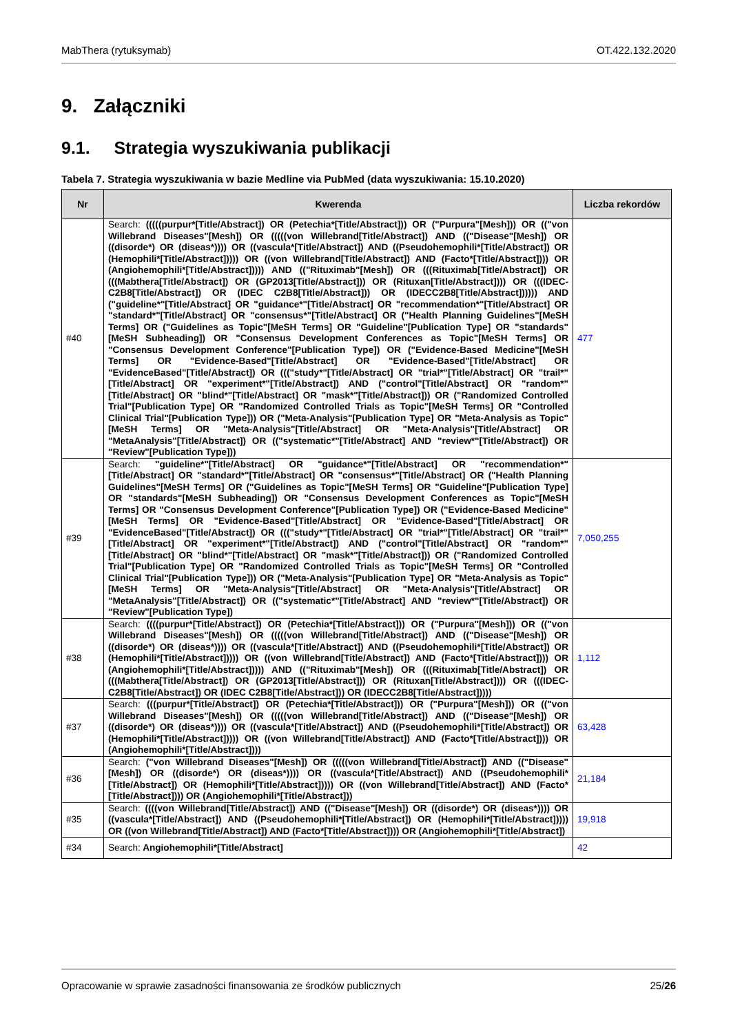MabThera (rytuksymab) OT.422.132.2020
9. Załączniki
9.1. Strategia wyszukiwania publikacji
Tabela 7. Strategia wyszukiwania w bazie Medline via PubMed (data wyszukiwania: 15.10.2020)
| Nr | Kwerenda | Liczba rekordów |
| --- | --- | --- |
| #40 | Search: (((((purpur*[Title/Abstract]) OR (Petechia*[Title/Abstract])) OR ("Purpura"[Mesh])) OR (("von Willebrand Diseases"[Mesh]) OR (((((von Willebrand[Title/Abstract]) AND (("Disease"[Mesh]) OR ((disorde*) OR (diseas*)))) OR ((vascula*[Title/Abstract]) AND ((Pseudohemophili*[Title/Abstract]) OR (Hemophili*[Title/Abstract])))) OR ((von Willebrand[Title/Abstract]) AND (Facto*[Title/Abstract]))) OR (Angiohemophili*[Title/Abstract])))) AND (("Rituximab"[Mesh]) OR (((Rituximab[Title/Abstract]) OR (((Mabthera[Title/Abstract]) OR (GP2013[Title/Abstract])) OR (Rituxan[Title/Abstract]))) OR (((IDEC-C2B8[Title/Abstract]) OR (IDEC C2B8[Title/Abstract])) OR (IDECC2B8[Title/Abstract]))))) AND ("guideline*"[Title/Abstract] OR "guidance*"[Title/Abstract] OR "recommendation*"[Title/Abstract] OR "standard*"[Title/Abstract] OR "consensus*"[Title/Abstract] OR ("Health Planning Guidelines"[MeSH Terms] OR ("Guidelines as Topic"[MeSH Terms] OR "Guideline"[Publication Type] OR "standards"[MeSH Subheading]) OR "Consensus Development Conferences as Topic"[MeSH Terms] OR "Consensus Development Conference"[Publication Type]) OR ("Evidence-Based Medicine"[MeSH Terms] OR "Evidence-Based"[Title/Abstract] OR "Evidence-Based"[Title/Abstract] OR "EvidenceBased"[Title/Abstract]) OR ((("study*"[Title/Abstract] OR "trial*"[Title/Abstract] OR "trail*"[Title/Abstract] OR "experiment*"[Title/Abstract]) AND ("control"[Title/Abstract] OR "random*"[Title/Abstract] OR "blind*"[Title/Abstract] OR "mask*"[Title/Abstract])) OR ("Randomized Controlled Trial"[Publication Type] OR "Randomized Controlled Trials as Topic"[MeSH Terms] OR "Controlled Clinical Trial"[Publication Type])) OR ("Meta-Analysis"[Publication Type] OR "Meta-Analysis as Topic"[MeSH Terms] OR "Meta-Analysis"[Title/Abstract] OR "Meta-Analysis"[Title/Abstract] OR "MetaAnalysis"[Title/Abstract]) OR (("systematic*"[Title/Abstract] AND "review*"[Title/Abstract]) OR "Review"[Publication Type])) | 477 |
| #39 | Search: "guideline*"[Title/Abstract] OR "guidance*"[Title/Abstract] OR "recommendation*"[Title/Abstract] OR "standard*"[Title/Abstract] OR "consensus*"[Title/Abstract] OR ("Health Planning Guidelines"[MeSH Terms] OR ("Guidelines as Topic"[MeSH Terms] OR "Guideline"[Publication Type] OR "standards"[MeSH Subheading]) OR "Consensus Development Conferences as Topic"[MeSH Terms] OR "Consensus Development Conference"[Publication Type]) OR ("Evidence-Based Medicine"[MeSH Terms] OR "Evidence-Based"[Title/Abstract] OR "Evidence-Based"[Title/Abstract] OR "EvidenceBased"[Title/Abstract]) OR ((("study*"[Title/Abstract] OR "trial*"[Title/Abstract] OR "trail*"[Title/Abstract] OR "experiment*"[Title/Abstract]) AND ("control"[Title/Abstract] OR "random*"[Title/Abstract] OR "blind*"[Title/Abstract] OR "mask*"[Title/Abstract])) OR ("Randomized Controlled Trial"[Publication Type] OR "Randomized Controlled Trials as Topic"[MeSH Terms] OR "Controlled Clinical Trial"[Publication Type])) OR ("Meta-Analysis"[Publication Type] OR "Meta-Analysis as Topic"[MeSH Terms] OR "Meta-Analysis"[Title/Abstract] OR "Meta-Analysis"[Title/Abstract] OR "MetaAnalysis"[Title/Abstract]) OR (("systematic*"[Title/Abstract] AND "review*"[Title/Abstract]) OR "Review"[Publication Type]) | 7,050,255 |
| #38 | Search: ((((purpur*[Title/Abstract]) OR (Petechia*[Title/Abstract])) OR ("Purpura"[Mesh])) OR (("von Willebrand Diseases"[Mesh]) OR (((((von Willebrand[Title/Abstract]) AND (("Disease"[Mesh]) OR ((disorde*) OR (diseas*)))) OR ((vascula*[Title/Abstract]) AND ((Pseudohemophili*[Title/Abstract]) OR (Hemophili*[Title/Abstract])))) OR ((von Willebrand[Title/Abstract]) AND (Facto*[Title/Abstract]))) OR (Angiohemophili*[Title/Abstract])))) AND (("Rituximab"[Mesh]) OR (((Rituximab[Title/Abstract]) OR (((Mabthera[Title/Abstract]) OR (GP2013[Title/Abstract])) OR (Rituxan[Title/Abstract]))) OR (((IDEC-C2B8[Title/Abstract]) OR (IDEC C2B8[Title/Abstract])) OR (IDECC2B8[Title/Abstract])))) | 1,112 |
| #37 | Search: (((purpur*[Title/Abstract]) OR (Petechia*[Title/Abstract])) OR ("Purpura"[Mesh])) OR (("von Willebrand Diseases"[Mesh]) OR (((((von Willebrand[Title/Abstract]) AND (("Disease"[Mesh]) OR ((disorde*) OR (diseas*)))) OR ((vascula*[Title/Abstract]) AND ((Pseudohemophili*[Title/Abstract]) OR (Hemophili*[Title/Abstract])))) OR ((von Willebrand[Title/Abstract]) AND (Facto*[Title/Abstract]))) OR (Angiohemophili*[Title/Abstract]))) | 63,428 |
| #36 | Search: ("von Willebrand Diseases"[Mesh]) OR (((((von Willebrand[Title/Abstract]) AND (("Disease"[Mesh]) OR ((disorde*) OR (diseas*)))) OR ((vascula*[Title/Abstract]) AND ((Pseudohemophili*[Title/Abstract]) OR (Hemophili*[Title/Abstract])))) OR ((von Willebrand[Title/Abstract]) AND (Facto*[Title/Abstract]))) OR (Angiohemophili*[Title/Abstract])) | 21,184 |
| #35 | Search: ((((von Willebrand[Title/Abstract]) AND (("Disease"[Mesh]) OR ((disorde*) OR (diseas*)))) OR ((vascula*[Title/Abstract]) AND ((Pseudohemophili*[Title/Abstract]) OR (Hemophili*[Title/Abstract])))) OR ((von Willebrand[Title/Abstract]) AND (Facto*[Title/Abstract]))) OR (Angiohemophili*[Title/Abstract]) | 19,918 |
| #34 | Search: Angiohemophili*[Title/Abstract] | 42 |
Opracowanie w sprawie zasadności finansowania ze środków publicznych 25/26